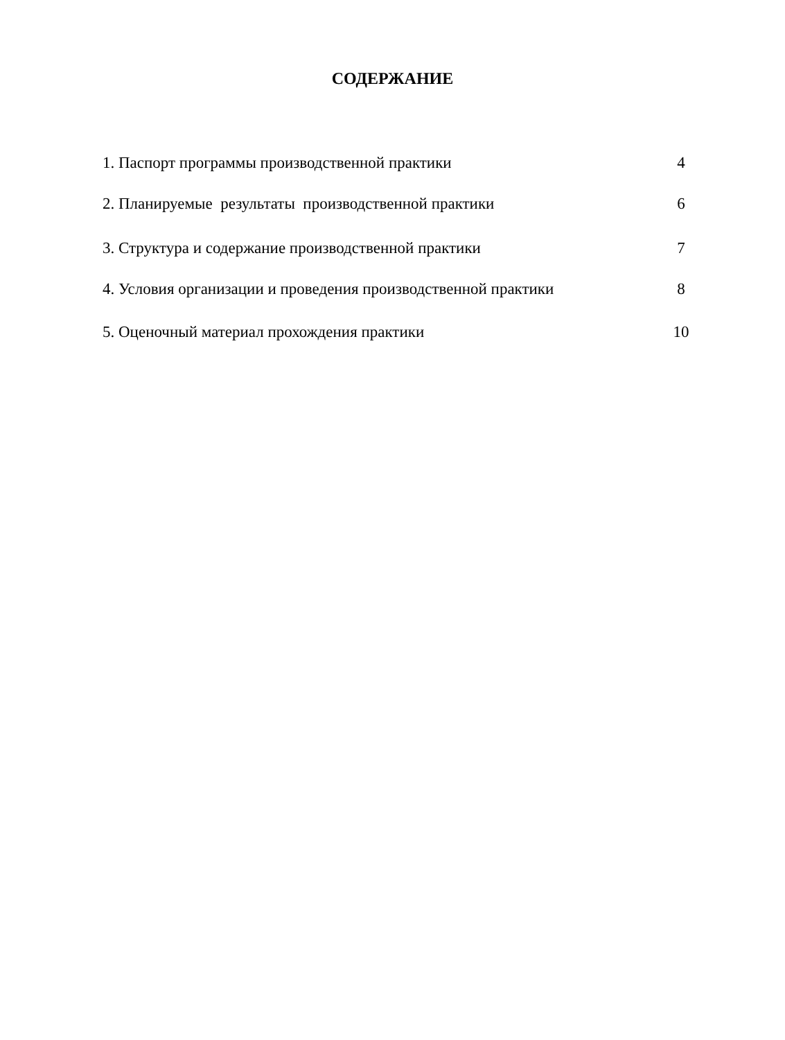СОДЕРЖАНИЕ
| 1. Паспорт программы производственной практики | 4 |
| 2. Планируемые результаты производственной практики | 6 |
| 3. Структура и содержание производственной практики | 7 |
| 4. Условия организации и проведения производственной практики | 8 |
| 5. Оценочный материал прохождения практики | 10 |